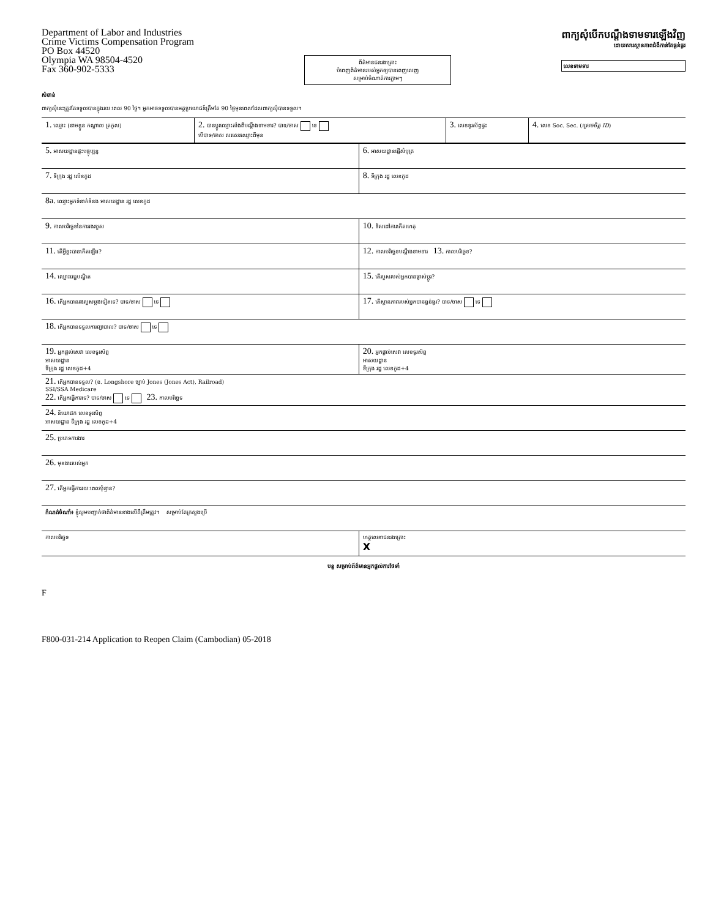Department of Labor and Industries
Crime Victims Compensation Program
PO Box 44520
Olympia WA 98504-4520
Fax 360-902-5333
ព័ត៌មានជនរងគ្រោះ
បំពេញព័ត៌មានរបស់អ្នកឲ្យបានពេញលេញ
សម្រាប់ចំណាត់ការភ្លាមៗ
ពាក្យសុំបើកបណ្ដឹងទាមទារឡើងវិញ
ដោយសារស្ថានភាពជំងឺកាន់តែធ្ងន់ធ្ងរ
លេខទាមទារ
សំខាន់
ពាក្យសុំនេះត្រូវតែទទួលបានក្នុងរយៈពេល 90 ថ្ងៃ។ អ្នកអាចទទួលបានអត្ថប្រយោជន៍ត្រឹមតែ 90 ថ្ងៃមុនពេលដែលពាក្យសុំបានទទួល។
| 1. ឈ្មោះ (នាមខ្លួន កណ្ដាល ត្រកូល) | 2. បានប្ដូរឈ្មោះតាំងពីបណ្ដឹងទាមទារ? បាទ/ចាស ទេ បើបាទ/ចាស សរសេរឈ្មោះពីមុន | 3. លេខទូរស័ព្ទផ្ទះ | 4. លេខ Soc. Sec. ( ស្រេចចិត្ត ID ) |
| 5. អាសយដ្ឋានផ្ទះបច្ចុប្បន្ន | 6. អាសយដ្ឋានផ្ញើសំបុត្រ |
| 7. ទីក្រុង រដ្ឋ ល៉េខកូដ | 8. ទីក្រុង រដ្ឋ លេខកូដ |
| 8a. ឈ្មោះអ្នកទំនាក់ទំនង អាសយដ្ឋាន រដ្ឋ លេខកូដ | |
| 9. កាលបរិច្ឆេទនៃការរងរបួស | 10. ទិសដៅការកើតហេតុ |
| 11. តើអ្វីខ្លះបានកើតឡើង? | 12. កាលបរិច្ឆេទបណ្ដឹងទាមទារ 13. កាលបរិច្ឆេទ? |
| 14. ឈ្មោះវេជ្ជបណ្ឌិត | 15. តើរបួសរបស់អ្នកបានផ្លាស់ប្ដូរ? |
| 16. តើអ្នកបានរងរបួសម្ដងទៀតទេ? បាទ/ចាស ទេ | 17. តើស្ថានភាពរបស់អ្នកបានធ្ងន់ធ្ងរ? បាទ/ចាស ទេ |
| 18. តើអ្នកបានទទួលការព្យាបាល? បាទ/ចាស ទេ | |
| 19. អ្នកផ្ដល់សេវា លេខទូរស័ព្ទ អាសយដ្ឋាន ទីក្រុង រដ្ឋ លេខកូដ+4 | 20. អ្នកផ្ដល់សេវា លេខទូរស័ព្ទ អាសយដ្ឋាន ទីក្រុង រដ្ឋ លេខកូដ+4 |
| 21. តើអ្នកបានទទួល? (ឧ. Longshore ច្បាប់ Jones (Jones Act), Railroad) SSI/SSA Medicare 22. តើអ្នកធ្វើការទេ? បាទ/ចាស ទេ 23. កាលបរិច្ឆេទ | |
| 24. និយោជក លេខទូរស័ព្ទ អាសយដ្ឋាន ទីក្រុង រដ្ឋ លេខកូដ+4 | |
| 25. ប្រភេទការងារ | |
| 26. មុខងាររបស់អ្នក | |
| 27. តើអ្នកធ្វើការរយៈពេលប៉ុន្មាន? | |
| កំណត់ចំណាំ៖ ខ្ញុំសូមបញ្ជាក់ថាព័ត៌មានខាងលើគឺត្រឹមត្រូវ។ សម្រាប់តែក្រសួងប្រើ | |
| កាលបរិច្ឆេទ | ហត្ថលេខាជនរងគ្រោះ X |
បន្ត សម្រាប់ព័ត៌មានអ្នកផ្ដល់ការថែទាំ
F
F800-031-214 Application to Reopen Claim (Cambodian) 05-2018